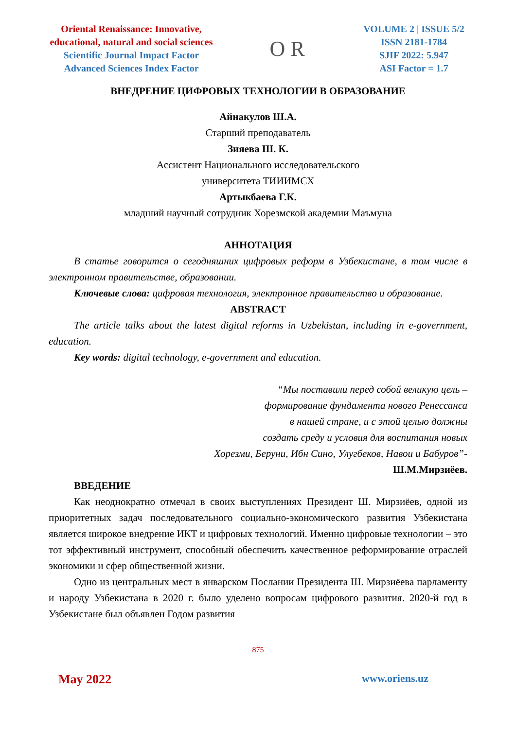Oriental Renaissance: Innovative,
educational, natural and social sciences
Scientific Journal Impact Factor
Advanced Sciences Index Factor
O R
VOLUME 2 | ISSUE 5/2
ISSN 2181-1784
SJIF 2022: 5.947
ASI Factor = 1.7
ВНЕДРЕНИЕ ЦИФРОВЫХ ТЕХНОЛОГИИ В ОБРАЗОВАНИЕ
Айнакулов Ш.А.
Старший преподаватель
Зияева Ш. К.
Ассистент Национального исследовательского
университета ТИИИМСХ
Артыкбаева Г.К.
младший научный сотрудник Хорезмской академии Маъмуна
АННОТАЦИЯ
В статье говорится о сегодняшних цифровых реформ в Узбекистане, в том числе в электронном правительстве, образовании.
Ключевые слова: цифровая технология, электронное правительство и образование.
ABSTRACT
The article talks about the latest digital reforms in Uzbekistan, including in e-government, education.
Key words: digital technology, e-government and education.
“Мы поставили перед собой великую цель –
формирование фундамента нового Ренессанса
в нашей стране, и с этой целью должны
создать среду и условия для воспитания новых
Хорезми, Беруни, Ибн Сино, Улугбеков, Навои и Бабуров”-
Ш.М.Мирзиёев.
ВВЕДЕНИЕ
Как неоднократно отмечал в своих выступлениях Президент Ш. Мирзиёев, одной из приоритетных задач последовательного социально-экономического развития Узбекистана является широкое внедрение ИКТ и цифровых технологий. Именно цифровые технологии – это тот эффективный инструмент, способный обеспечить качественное реформирование отраслей экономики и сфер общественной жизни.
Одно из центральных мест в январском Послании Президента Ш. Мирзиёева парламенту и народу Узбекистана в 2020 г. было уделено вопросам цифрового развития. 2020-й год в Узбекистане был объявлен Годом развития
875
May 2022 www.oriens.uz